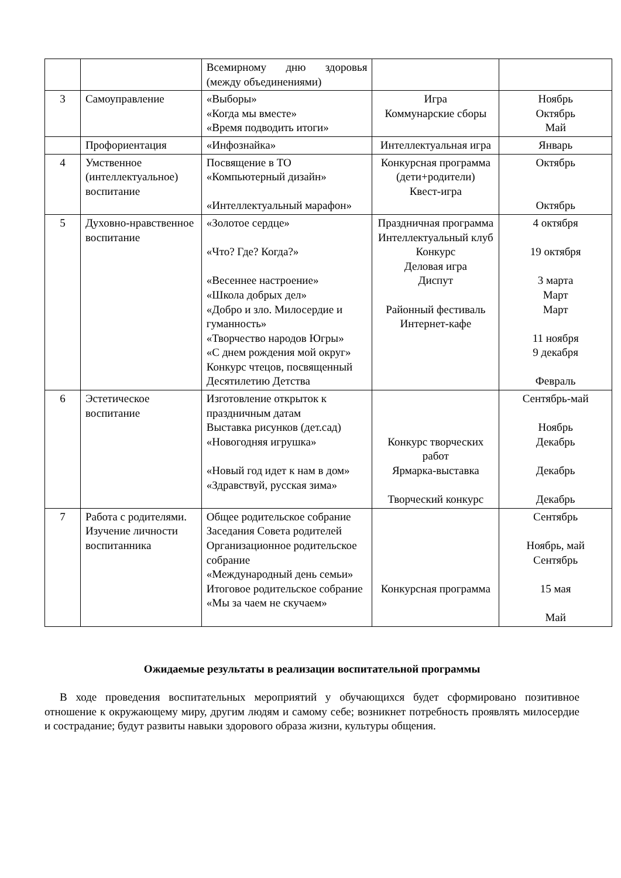| | | Всемирному дню здоровья (между объединениями) | | |
| 3 | Самоуправление | «Выборы» «Когда мы вместе» «Время подводить итоги» | Игра Коммунарские сборы | Ноябрь Октябрь Май |
| | Профориентация | «Инфознайка» | Интеллектуальная игра | Январь |
| 4 | Умственное (интеллектуальное) воспитание | Посвящение в ТО «Компьютерный дизайн» «Интеллектуальный марафон» | Конкурсная программа (дети+родители) Квест-игра | Октябрь Октябрь |
| 5 | Духовно-нравственное воспитание | «Золотое сердце» «Что? Где? Когда?» «Весеннее настроение» «Школа добрых дел» «Добро и зло. Милосердие и гуманность» «Творчество народов Югры» «С днем рождения мой округ» Конкурс чтецов, посвященный Десятилетию Детства | Праздничная программа Интеллектуальный клуб Конкурс Деловая игра Диспут Районный фестиваль Интернет-кафе | 4 октября 19 октября 3 марта Март Март 11 ноября 9 декабря Февраль |
| 6 | Эстетическое воспитание | Изготовление открыток к праздничным датам Выставка рисунков (дет.сад) «Новогодняя игрушка» «Новый год идет к нам в дом» «Здравствуй, русская зима» | Конкурс творческих работ Ярмарка-выставка Творческий конкурс | Сентябрь-май Ноябрь Декабрь Декабрь Декабрь |
| 7 | Работа с родителями. Изучение личности воспитанника | Общее родительское собрание Заседания Совета родителей Организационное родительское собрание «Международный день семьи» Итоговое родительское собрание «Мы за чаем не скучаем» | Конкурсная программа | Сентябрь Ноябрь, май Сентябрь 15 мая Май |
Ожидаемые результаты в реализации воспитательной программы
В ходе проведения воспитательных мероприятий у обучающихся будет сформировано позитивное отношение к окружающему миру, другим людям и самому себе; возникнет потребность проявлять милосердие и сострадание; будут развиты навыки здорового образа жизни, культуры общения.